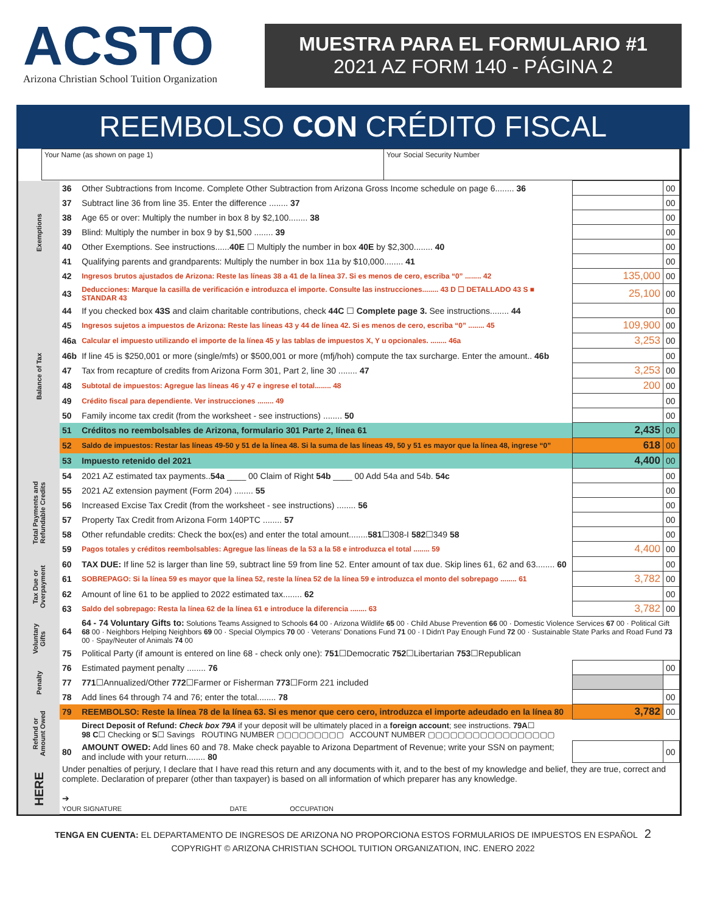ACSTO
Arizona Christian School Tuition Organization
MUESTRA PARA EL FORMULARIO #1
2021 AZ FORM 140 - PÁGINA 2
REEMBOLSO CON CRÉDITO FISCAL
| | Your Name (as shown on page 1) | Your Social Security Number |
| Exemptions | 36 | Other Subtractions from Income. Complete Other Subtraction from Arizona Gross Income schedule on page 6........ 36 | | 00 |
| | 37 | Subtract line 36 from line 35. Enter the difference ........ 37 | | 00 |
| | 38 | Age 65 or over: Multiply the number in box 8 by $2,100........ 38 | | 00 |
| | 39 | Blind: Multiply the number in box 9 by $1,500 ........ 39 | | 00 |
| | 40 | Other Exemptions. See instructions...... 40E ☐ Multiply the number in box 40E by $2,300........ 40 | | 00 |
| | 41 | Qualifying parents and grandparents: Multiply the number in box 11a by $10,000........ 41 | | 00 |
| | 42 | Ingresos brutos ajustados de Arizona: Reste las líneas 38 a 41 de la línea 37. Si es menos de cero, escriba “0” ........ 42 | 135,000 | 00 |
| Balance of Tax | 43 | Deducciones: Marque la casilla de verificación e introduzca el importe. Consulte las instrucciones........ 43 D ☐ DETALLADO 43 S ■ STANDAR 43 | 25,100 | 00 |
| | 44 | If you checked box 43S and claim charitable contributions, check 44C ☐ Complete page 3. See instructions........ 44 | | 00 |
| | 45 | Ingresos sujetos a impuestos de Arizona: Reste las líneas 43 y 44 de línea 42. Si es menos de cero, escriba “0” ........ 45 | 109,900 | 00 |
| | 46a | Calcular el impuesto utilizando el importe de la línea 45 y las tablas de impuestos X, Y u opcionales. ........ 46a | 3,253 | 00 |
| | 46b | If line 45 is $250,001 or more (single/mfs) or $500,001 or more (mfj/hoh) compute the tax surcharge. Enter the amount.. 46b | | 00 |
| | 47 | Tax from recapture of credits from Arizona Form 301, Part 2, line 30 ........ 47 | 3,253 | 00 |
| | 48 | Subtotal de impuestos: Agregue las líneas 46 y 47 e ingrese el total........ 48 | 200 | 00 |
| | 49 | Crédito fiscal para dependiente. Ver instrucciones ........ 49 | | 00 |
| | 50 | Family income tax credit (from the worksheet - see instructions) ........ 50 | | 00 |
| | 51 | Créditos no reembolsables de Arizona, formulario 301 Parte 2, línea 61 | 2,435 | 00 |
| | 52 | Saldo de impuestos: Restar las líneas 49-50 y 51 de la línea 48. Si la suma de las líneas 49, 50 y 51 es mayor que la línea 48, ingrese “0” | 618 | 00 |
| | 53 | Impuesto retenido del 2021 | 4,400 | 00 |
| Total Payments and Refundable Credits | 54 | 2021 AZ estimated tax payments.. 54a ____ 00 Claim of Right 54b ____ 00 Add 54a and 54b. 54c | | 00 |
| | 55 | 2021 AZ extension payment (Form 204) ........ 55 | | 00 |
| | 56 | Increased Excise Tax Credit (from the worksheet - see instructions) ........ 56 | | 00 |
| | 57 | Property Tax Credit from Arizona Form 140PTC ........ 57 | | 00 |
| | 58 | Other refundable credits: Check the box(es) and enter the total amount........ 581 ☐308-I 582 ☐349 58 | | 00 |
| | 59 | Pagos totales y créditos reembolsables: Agregue las líneas de la 53 a la 58 e introduzca el total ........ 59 | 4,400 | 00 |
| Tax Due or Overpayment | 60 | TAX DUE: If line 52 is larger than line 59, subtract line 59 from line 52. Enter amount of tax due. Skip lines 61, 62 and 63........ 60 | | 00 |
| | 61 | SOBREPAGO: Si la línea 59 es mayor que la línea 52, reste la línea 52 de la línea 59 e introduzca el monto del sobrepago ........ 61 | 3,782 | 00 |
| | 62 | Amount of line 61 to be applied to 2022 estimated tax........ 62 | | 00 |
| | 63 | Saldo del sobrepago: Resta la línea 62 de la línea 61 e introduce la diferencia ........ 63 | 3,782 | 00 |
| Voluntary Gifts | 64 | 64 - 74 Voluntary Gifts to: Solutions Teams Assigned to Schools 64 00 · Arizona Wildlife 65 00 · Child Abuse Prevention 66 00 · Domestic Violence Services 67 00 · Political Gift 68 00 · Neighbors Helping Neighbors 69 00 · Special Olympics 70 00 · Veterans' Donations Fund 71 00 · I Didn't Pay Enough Fund 72 00 · Sustainable State Parks and Road Fund 73 00 · Spay/Neuter of Animals 74 00 | | |
| | 75 | Political Party (if amount is entered on line 68 - check only one): 751 ☐Democratic 752 ☐Libertarian 753 ☐Republican | | |
| Penalty | 76 | Estimated payment penalty ........ 76 | | 00 |
| | 77 | 771 ☐Annualized/Other 772 ☐Farmer or Fisherman 773 ☐Form 221 included | | |
| | 78 | Add lines 64 through 74 and 76; enter the total........ 78 | | 00 |
| Refund or Amount Owed | 79 | REEMBOLSO: Reste la línea 78 de la línea 63. Si es menor que cero cero, introduzca el importe adeudado en la línea 80 | 3,782 | 00 |
| | | Direct Deposit of Refund: Check box 79A if your deposit will be ultimately placed in a foreign account ; see instructions. 79A ☐ 98 C ☐ Checking or S ☐ Savings ROUTING NUMBER ▢▢▢▢▢▢▢▢▢ ACCOUNT NUMBER ▢▢▢▢▢▢▢▢▢▢▢▢▢▢▢▢▢ | | |
| | 80 | AMOUNT OWED: Add lines 60 and 78. Make check payable to Arizona Department of Revenue; write your SSN on payment; and include with your return........ 80 | | 00 |
| HERE | Under penalties of perjury, I declare that I have read this return and any documents with it, and to the best of my knowledge and belief, they are true, correct and complete. Declaration of preparer (other than taxpayer) is based on all information of which preparer has any knowledge. ➔ YOUR SIGNATURE DATE OCCUPATION | | | |
TENGA EN CUENTA: EL DEPARTAMENTO DE INGRESOS DE ARIZONA NO PROPORCIONA ESTOS FORMULARIOS DE IMPUESTOS EN ESPAÑOL 2
COPYRIGHT © ARIZONA CHRISTIAN SCHOOL TUITION ORGANIZATION, INC. ENERO 2022